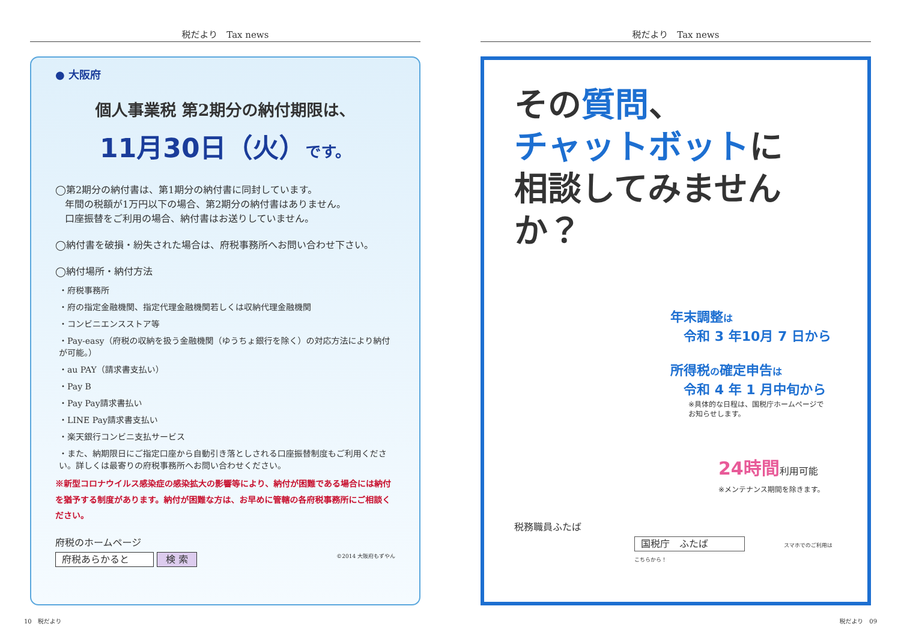税だより　Tax news
● 大阪府
個人事業税 第2期分の納付期限は、
11月30日（火）です。
◯第2期分の納付書は、第1期分の納付書に同封しています。
　年間の税額が1万円以下の場合、第2期分の納付書はありません。
　口座振替をご利用の場合、納付書はお送りしていません。
◯納付書を破損・紛失された場合は、府税事務所へお問い合わせ下さい。
◯納付場所・納付方法
・府税事務所
・府の指定金融機関、指定代理金融機関若しくは収納代理金融機関
・コンビニエンスストア等
・Pay-easy（府税の収納を扱う金融機関（ゆうちょ銀行を除く）の対応方法により納付が可能。）
・au PAY（請求書支払い）
・Pay B
・Pay Pay請求書払い
・LINE Pay請求書支払い
・楽天銀行コンビニ支払サービス
・また、納期限日にご指定口座から自動引き落としされる口座振替制度もご利用ください。詳しくは最寄りの府税事務所へお問い合わせください。
※新型コロナウイルス感染症の感染拡大の影響等により、納付が困難である場合には納付を猶予する制度があります。納付が困難な方は、お早めに管轄の各府税事務所にご相談ください。
府税のホームページ
府税あらかると 検 索 ©2014 大阪府もずやん
10　税だより
税だより　Tax news
その質問、
チャットボットに
相談してみませんか？
年末調整は
　令和 3 年10月 7 日から
所得税の確定申告は
　令和 4 年 1 月中旬から
※具体的な日程は、国税庁ホームページで
お知らせします。
24時間利用可能
※メンテナンス期間を除きます。
税務職員ふたば
国税庁　ふたば スマホでのご利用はこちらから！
税だより　09